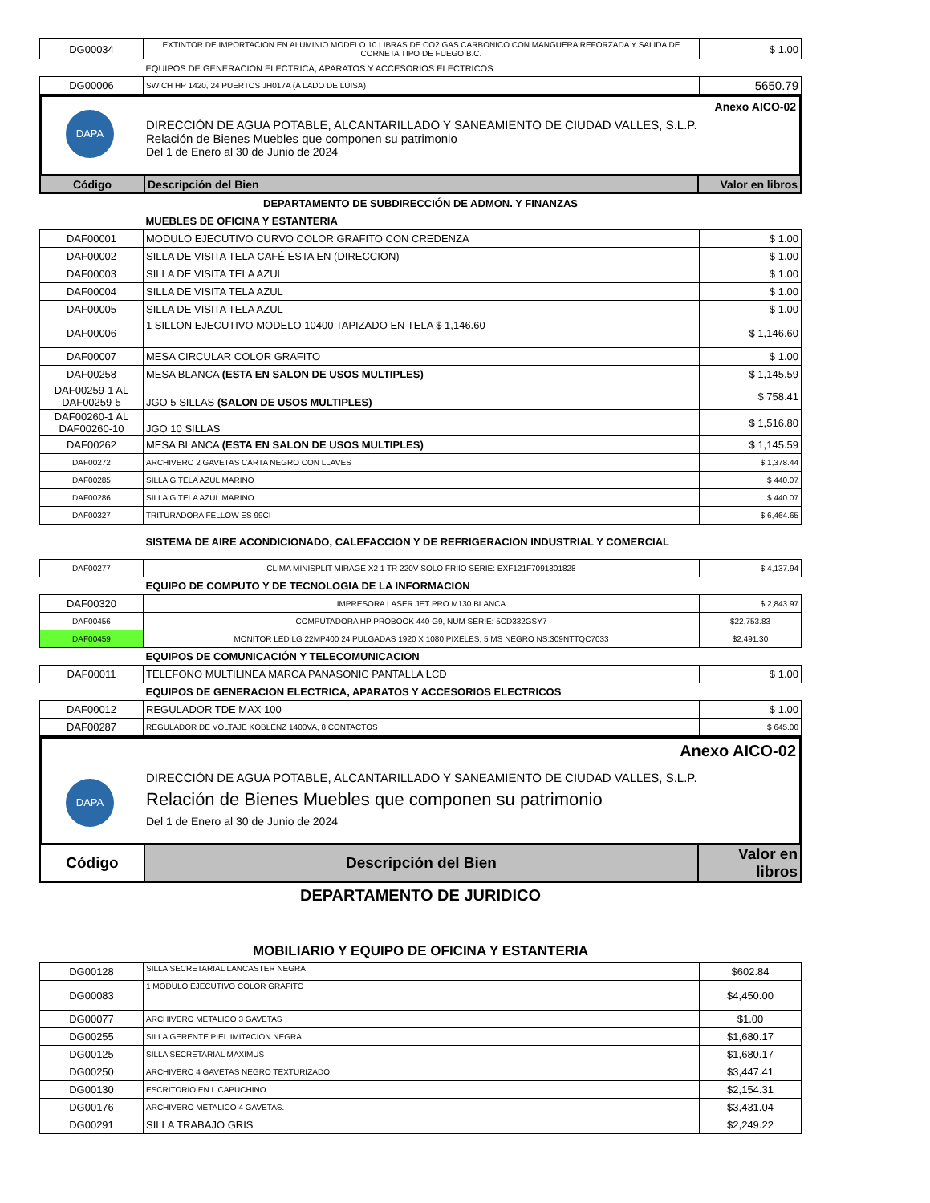| DG00034 | EXTINTOR DE IMPORTACION EN ALUMINIO MODELO 10 LIBRAS DE CO2 GAS CARBONICO CON MANGUERA REFORZADA Y SALIDA DE CORNETA TIPO DE FUEGO B.C. | $ 1.00 |
| | EQUIPOS DE GENERACION ELECTRICA, APARATOS Y ACCESORIOS ELECTRICOS | |
| DG00006 | SWICH HP 1420, 24 PUERTOS JH017A (A LADO DE LUISA) | 5650.79 |
Anexo AICO-02
DAPA
DIRECCIÓN DE AGUA POTABLE, ALCANTARILLADO Y SANEAMIENTO DE CIUDAD VALLES, S.L.P.
Relación de Bienes Muebles que componen su patrimonio
Del 1 de Enero al 30 de Junio de 2024
| Código | Descripción del Bien | Valor en libros |
DEPARTAMENTO DE SUBDIRECCIÓN DE ADMON. Y FINANZAS
| | MUEBLES DE OFICINA Y ESTANTERIA | |
| DAF00001 | MODULO EJECUTIVO CURVO COLOR GRAFITO CON CREDENZA | $ 1.00 |
| DAF00002 | SILLA DE VISITA TELA CAFÉ ESTA EN (DIRECCION) | $ 1.00 |
| DAF00003 | SILLA DE VISITA TELA AZUL | $ 1.00 |
| DAF00004 | SILLA DE VISITA TELA AZUL | $ 1.00 |
| DAF00005 | SILLA DE VISITA TELA AZUL | $ 1.00 |
| DAF00006 | 1 SILLON EJECUTIVO MODELO 10400 TAPIZADO EN TELA $ 1,146.60 | $ 1,146.60 |
| DAF00007 | MESA CIRCULAR COLOR GRAFITO | $ 1.00 |
| DAF00258 | MESA BLANCA (ESTA EN SALON DE USOS MULTIPLES) | $ 1,145.59 |
| DAF00259-1 AL DAF00259-5 | JGO 5 SILLAS (SALON DE USOS MULTIPLES) | $ 758.41 |
| DAF00260-1 AL DAF00260-10 | JGO 10 SILLAS | $ 1,516.80 |
| DAF00262 | MESA BLANCA (ESTA EN SALON DE USOS MULTIPLES) | $ 1,145.59 |
| DAF00272 | ARCHIVERO 2 GAVETAS CARTA NEGRO CON LLAVES | $ 1,378.44 |
| DAF00285 | SILLA G TELA AZUL MARINO | $ 440.07 |
| DAF00286 | SILLA G TELA AZUL MARINO | $ 440.07 |
| DAF00327 | TRITURADORA FELLOW ES 99CI | $ 6,464.65 |
| | SISTEMA DE AIRE ACONDICIONADO, CALEFACCION Y DE REFRIGERACION INDUSTRIAL Y COMERCIAL | |
| DAF00277 | CLIMA MINISPLIT MIRAGE X2 1 TR 220V SOLO FRIIO SERIE: EXF121F7091801828 | $ 4,137.94 |
| | EQUIPO DE COMPUTO Y DE TECNOLOGIA DE LA INFORMACION | |
| DAF00320 | IMPRESORA LASER JET PRO M130 BLANCA | $ 2,843.97 |
| DAF00456 | COMPUTADORA HP PROBOOK 440 G9, NUM SERIE: 5CD332GSY7 | $22,753.83 |
| DAF00459 | MONITOR LED LG 22MP400 24 PULGADAS 1920 X 1080 PIXELES, 5 MS NEGRO NS:309NTTQC7033 | $2,491.30 |
| | EQUIPOS DE COMUNICACIÓN Y TELECOMUNICACION | |
| DAF00011 | TELEFONO MULTILINEA MARCA PANASONIC PANTALLA LCD | $ 1.00 |
| | EQUIPOS DE GENERACION ELECTRICA, APARATOS Y ACCESORIOS ELECTRICOS | |
| DAF00012 | REGULADOR TDE MAX 100 | $ 1.00 |
| DAF00287 | REGULADOR DE VOLTAJE KOBLENZ 1400VA, 8 CONTACTOS | $ 645.00 |
Anexo AICO-02
DAPA
DIRECCIÓN DE AGUA POTABLE, ALCANTARILLADO Y SANEAMIENTO DE CIUDAD VALLES, S.L.P.
Relación de Bienes Muebles que componen su patrimonio
Del 1 de Enero al 30 de Junio de 2024
| Código | Descripción del Bien | Valor en libros |
DEPARTAMENTO DE JURIDICO
MOBILIARIO Y EQUIPO DE OFICINA Y ESTANTERIA
| DG00128 | SILLA SECRETARIAL LANCASTER NEGRA | $602.84 |
| DG00083 | 1 MODULO EJECUTIVO COLOR GRAFITO | $4,450.00 |
| DG00077 | ARCHIVERO METALICO 3 GAVETAS | $1.00 |
| DG00255 | SILLA GERENTE PIEL IMITACION NEGRA | $1,680.17 |
| DG00125 | SILLA SECRETARIAL MAXIMUS | $1,680.17 |
| DG00250 | ARCHIVERO 4 GAVETAS NEGRO TEXTURIZADO | $3,447.41 |
| DG00130 | ESCRITORIO EN L CAPUCHINO | $2,154.31 |
| DG00176 | ARCHIVERO METALICO 4 GAVETAS. | $3,431.04 |
| DG00291 | SILLA TRABAJO GRIS | $2,249.22 |